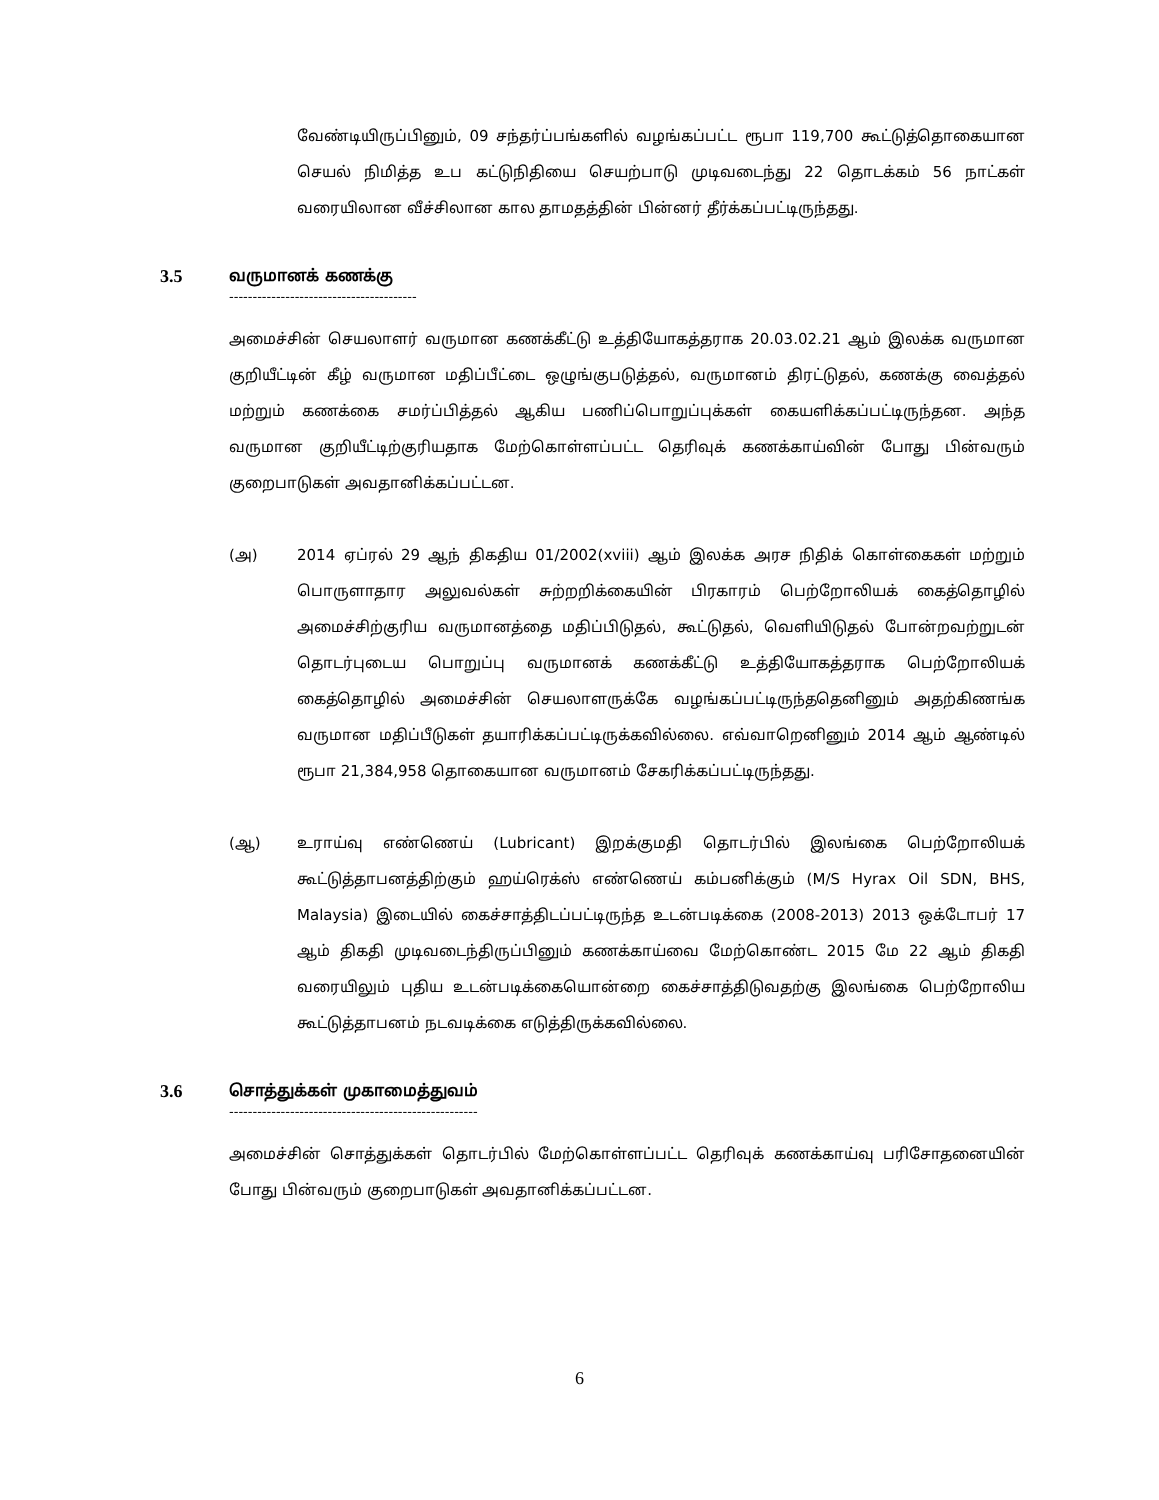வேண்டியிருப்பினும், 09 சந்தர்ப்பங்களில் வழங்கப்பட்ட ரூபா 119,700 கூட்டுத்தொகையான செயல் நிமித்த உப கட்டுநிதியை செயற்பாடு முடிவடைந்து 22 தொடக்கம் 56 நாட்கள் வரையிலான வீச்சிலான கால தாமதத்தின் பின்னர் தீர்க்கப்பட்டிருந்தது.
3.5 வருமானக் கணக்கு
----------------------------------------
அமைச்சின் செயலாளர் வருமான கணக்கீட்டு உத்தியோகத்தராக 20.03.02.21 ஆம் இலக்க வருமான குறியீட்டின் கீழ் வருமான மதிப்பீட்டை ஒழுங்குபடுத்தல், வருமானம் திரட்டுதல், கணக்கு வைத்தல் மற்றும் கணக்கை சமர்ப்பித்தல் ஆகிய பணிப்பொறுப்புக்கள் கையளிக்கப்பட்டிருந்தன. அந்த வருமான குறியீட்டிற்குரியதாக மேற்கொள்ளப்பட்ட தெரிவுக் கணக்காய்வின் போது பின்வரும் குறைபாடுகள் அவதானிக்கப்பட்டன.
(அ) 2014 ஏப்ரல் 29 ஆந் திகதிய 01/2002(xviii) ஆம் இலக்க அரச நிதிக் கொள்கைகள் மற்றும் பொருளாதார அலுவல்கள் சுற்றறிக்கையின் பிரகாரம் பெற்றோலியக் கைத்தொழில் அமைச்சிற்குரிய வருமானத்தை மதிப்பிடுதல், கூட்டுதல், வெளியிடுதல் போன்றவற்றுடன் தொடர்புடைய பொறுப்பு வருமானக் கணக்கீட்டு உத்தியோகத்தராக பெற்றோலியக் கைத்தொழில் அமைச்சின் செயலாளருக்கே வழங்கப்பட்டிருந்ததெனினும் அதற்கிணங்க வருமான மதிப்பீடுகள் தயாரிக்கப்பட்டிருக்கவில்லை. எவ்வாறெனினும் 2014 ஆம் ஆண்டில் ரூபா 21,384,958 தொகையான வருமானம் சேகரிக்கப்பட்டிருந்தது.
(ஆ) உராய்வு எண்ணெய் (Lubricant) இறக்குமதி தொடர்பில் இலங்கை பெற்றோலியக் கூட்டுத்தாபனத்திற்கும் ஹய்ரெக்ஸ் எண்ணெய் கம்பனிக்கும் (M/S Hyrax Oil SDN, BHS, Malaysia) இடையில் கைச்சாத்திடப்பட்டிருந்த உடன்படிக்கை (2008-2013) 2013 ஒக்டோபர் 17 ஆம் திகதி முடிவடைந்திருப்பினும் கணக்காய்வை மேற்கொண்ட 2015 மே 22 ஆம் திகதி வரையிலும் புதிய உடன்படிக்கையொன்றை கைச்சாத்திடுவதற்கு இலங்கை பெற்றோலிய கூட்டுத்தாபனம் நடவடிக்கை எடுத்திருக்கவில்லை.
3.6 சொத்துக்கள் முகாமைத்துவம்
-----------------------------------------------------
அமைச்சின் சொத்துக்கள் தொடர்பில் மேற்கொள்ளப்பட்ட தெரிவுக் கணக்காய்வு பரிசோதனையின் போது பின்வரும் குறைபாடுகள் அவதானிக்கப்பட்டன.
6